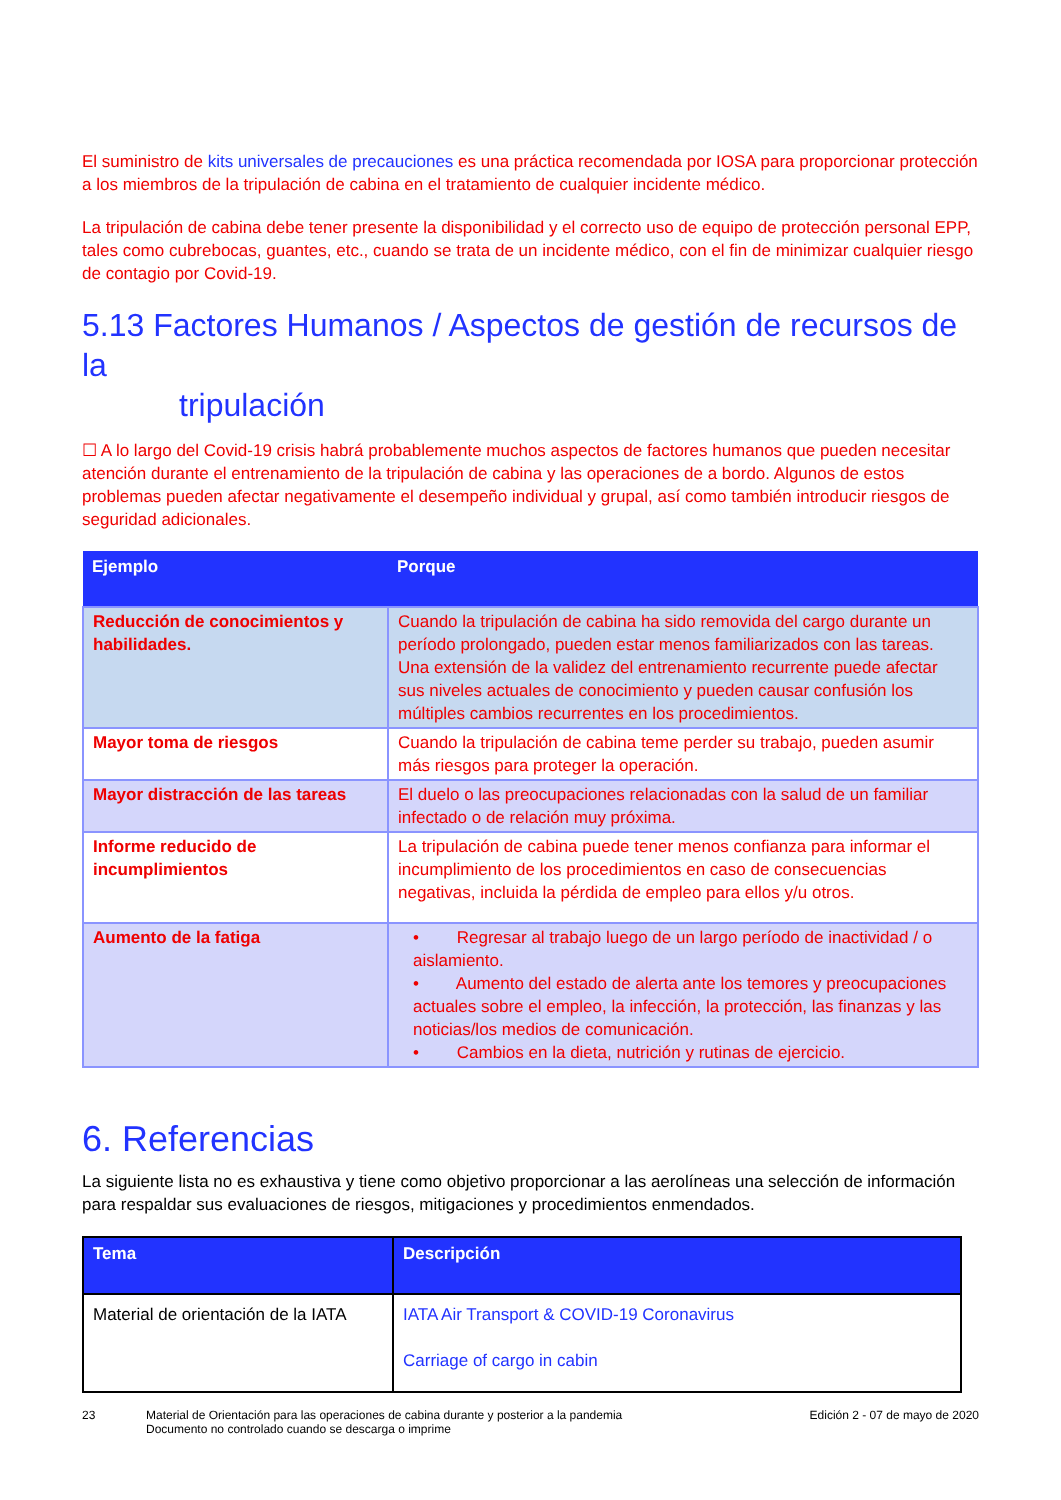El suministro de kits universales de precauciones es una práctica recomendada por IOSA para proporcionar protección a los miembros de la tripulación de cabina en el tratamiento de cualquier incidente médico.
La tripulación de cabina debe tener presente la disponibilidad y el correcto uso de equipo de protección personal EPP, tales como cubrebocas, guantes, etc., cuando se trata de un incidente médico, con el fin de minimizar cualquier riesgo de contagio por Covid-19.
5.13 Factores Humanos / Aspectos de gestión de recursos de la
tripulación
☐ A lo largo del Covid-19 crisis habrá probablemente muchos aspectos de factores humanos que pueden necesitar atención durante el entrenamiento de la tripulación de cabina y las operaciones de a bordo. Algunos de estos problemas pueden afectar negativamente el desempeño individual y grupal, así como también introducir riesgos de seguridad adicionales.
| Ejemplo | Porque |
| --- | --- |
| Reducción de conocimientos y habilidades. | Cuando la tripulación de cabina ha sido removida del cargo durante un período prolongado, pueden estar menos familiarizados con las tareas. Una extensión de la validez del entrenamiento recurrente puede afectar sus niveles actuales de conocimiento y pueden causar confusión los múltiples cambios recurrentes en los procedimientos. |
| Mayor toma de riesgos | Cuando la tripulación de cabina teme perder su trabajo, pueden asumir más riesgos para proteger la operación. |
| Mayor distracción de las tareas | El duelo o las preocupaciones relacionadas con la salud de un familiar infectado o de relación muy próxima. |
| Informe reducido de incumplimientos | La tripulación de cabina puede tener menos confianza para informar el incumplimiento de los procedimientos en caso de consecuencias negativas, incluida la pérdida de empleo para ellos y/u otros. |
| Aumento de la fatiga | • Regresar al trabajo luego de un largo período de inactividad / o aislamiento. • Aumento del estado de alerta ante los temores y preocupaciones actuales sobre el empleo, la infección, la protección, las finanzas y las noticias/los medios de comunicación. • Cambios en la dieta, nutrición y rutinas de ejercicio. |
6. Referencias
La siguiente lista no es exhaustiva y tiene como objetivo proporcionar a las aerolíneas una selección de información para respaldar sus evaluaciones de riesgos, mitigaciones y procedimientos enmendados.
| Tema | Descripción |
| --- | --- |
| Material de orientación de la IATA | IATA Air Transport & COVID-19 Coronavirus Carriage of cargo in cabin |
23 Material de Orientación para las operaciones de cabina durante y posterior a la pandemia
Documento no controlado cuando se descarga o imprime
Edición 2 - 07 de mayo de 2020